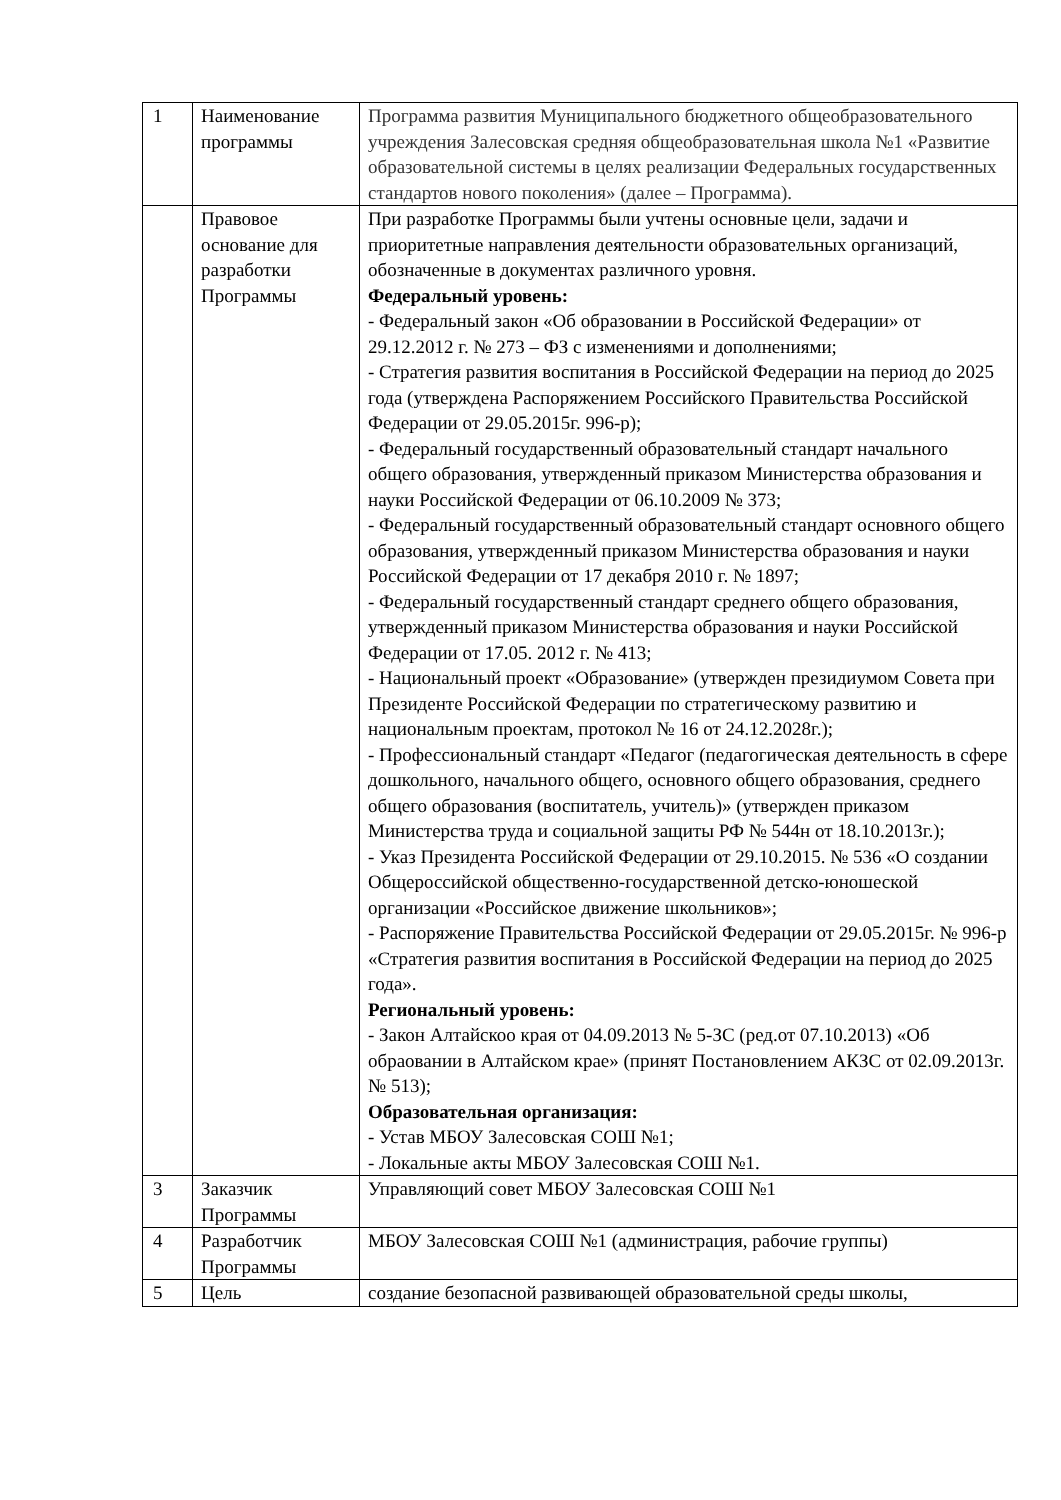| 1 | Наименование программы | Программа развития Муниципального бюджетного общеобразовательного учреждения Залесовская средняя общеобразовательная школа №1 «Развитие образовательной системы в целях реализации Федеральных государственных стандартов нового поколения» (далее – Программа). |
| | Правовое основание для разработки Программы | При разработке Программы были учтены основные цели, задачи и приоритетные направления деятельности образовательных организаций, обозначенные в документах различного уровня. Федеральный уровень: - Федеральный закон «Об образовании в Российской Федерации» от 29.12.2012 г. № 273 – ФЗ с изменениями и дополнениями; - Стратегия развития воспитания в Российской Федерации на период до 2025 года (утверждена Распоряжением Российского Правительства Российской Федерации от 29.05.2015г. 996-р); - Федеральный государственный образовательный стандарт начального общего образования, утвержденный приказом Министерства образования и науки Российской Федерации от 06.10.2009 № 373; - Федеральный государственный образовательный стандарт основного общего образования, утвержденный приказом Министерства образования и науки Российской Федерации от 17 декабря 2010 г. № 1897; - Федеральный государственный стандарт среднего общего образования, утвержденный приказом Министерства образования и науки Российской Федерации от 17.05. 2012 г. № 413; - Национальный проект «Образование» (утвержден президиумом Совета при Президенте Российской Федерации по стратегическому развитию и национальным проектам, протокол № 16 от 24.12.2028г.); - Профессиональный стандарт «Педагог (педагогическая деятельность в сфере дошкольного, начального общего, основного общего образования, среднего общего образования (воспитатель, учитель)» (утвержден приказом Министерства труда и социальной защиты РФ № 544н от 18.10.2013г.); - Указ Президента Российской Федерации от 29.10.2015. № 536 «О создании Общероссийской общественно-государственной детско-юношеской организации «Российское движение школьников»; - Распоряжение Правительства Российской Федерации от 29.05.2015г. № 996-р «Стратегия развития воспитания в Российской Федерации на период до 2025 года». Региональный уровень: - Закон Алтайскоо края от 04.09.2013 № 5-ЗС (ред.от 07.10.2013) «Об обраовании в Алтайском крае» (принят Постановлением АКЗС от 02.09.2013г. № 513); Образовательная организация: - Устав МБОУ Залесовская СОШ №1; - Локальные акты МБОУ Залесовская СОШ №1. |
| 3 | Заказчик Программы | Управляющий совет МБОУ Залесовская СОШ №1 |
| 4 | Разработчик Программы | МБОУ Залесовская СОШ №1 (администрация, рабочие группы) |
| 5 | Цель | создание безопасной развивающей образовательной среды школы, |